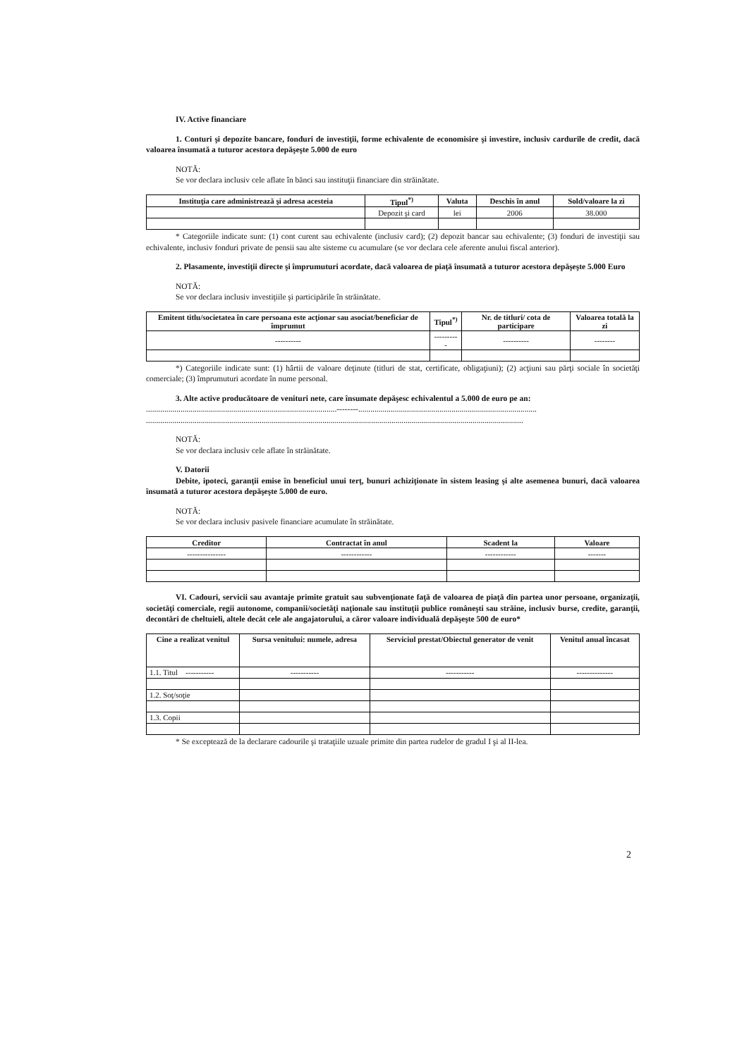IV. Active financiare
1. Conturi şi depozite bancare, fonduri de investiţii, forme echivalente de economisire şi investire, inclusiv cardurile de credit, dacă valoarea însumată a tuturor acestora depăşeşte 5.000 de euro
NOTĂ:
Se vor declara inclusiv cele aflate în bănci sau instituţii financiare din străinătate.
| Instituţia care administrează şi adresa acesteia | Tipul<sup>*)</sup> | Valuta | Deschis în anul | Sold/valoare la zi |
| --- | --- | --- | --- | --- |
| | Depozit şi card | lei | 2006 | 38.000 |
* Categoriile indicate sunt: (1) cont curent sau echivalente (inclusiv card); (2) depozit bancar sau echivalente; (3) fonduri de investiţii sau echivalente, inclusiv fonduri private de pensii sau alte sisteme cu acumulare (se vor declara cele aferente anului fiscal anterior).
2. Plasamente, investiţii directe şi împrumuturi acordate, dacă valoarea de piaţă însumată a tuturor acestora depăşeşte 5.000 Euro
NOTĂ:
Se vor declara inclusiv investiţiile şi participările în străinătate.
| Emitent titlu/societatea în care persoana este acţionar sau asociat/beneficiar de împrumut | Tipul<sup>*)</sup> | Nr. de titluri/ cota de participare | Valoarea totală la zi |
| --- | --- | --- | --- |
| ---------- | ---------- | ---------- | -------- |
*) Categoriile indicate sunt: (1) hârtii de valoare deţinute (titluri de stat, certificate, obligaţiuni); (2) acţiuni sau părţi sociale în societăţi comerciale; (3) împrumuturi acordate în nume personal.
3. Alte active producătoare de venituri nete, care însumate depăşesc echivalentul a 5.000 de euro pe an:
..............................................................................................--------........................................................................................
..........................................................................................................................................................................................
NOTĂ:
Se vor declara inclusiv cele aflate în străinătate.
V. Datorii
Debite, ipoteci, garanţii emise în beneficiul unui terţ, bunuri achiziţionate în sistem leasing şi alte asemenea bunuri, dacă valoarea însumată a tuturor acestora depăşeşte 5.000 de euro.
NOTĂ:
Se vor declara inclusiv pasivele financiare acumulate în străinătate.
| Creditor | Contractat în anul | Scadent la | Valoare |
| --- | --- | --- | --- |
| --------------- | ------------ | ------------ | ------- |
VI. Cadouri, servicii sau avantaje primite gratuit sau subvenţionate faţă de valoarea de piaţă din partea unor persoane, organizaţii, societăţi comerciale, regii autonome, companii/societăţi naţionale sau instituţii publice româneşti sau străine, inclusiv burse, credite, garanţii, decontări de cheltuieli, altele decât cele ale angajatorului, a căror valoare individuală depăşeşte 500 de euro*
| Cine a realizat venitul | Sursa venitului: numele, adresa | Serviciul prestat/Obiectul generator de venit | Venitul anual încasat |
| --- | --- | --- | --- |
| 1.1. Titul ----------- | ----------- | ----------- | -------------- |
| 1.2. Soţ/soţie | | | |
| 1.3. Copii | | | |
* Se exceptează de la declarare cadourile şi trataţiile uzuale primite din partea rudelor de gradul I şi al II-lea.
2